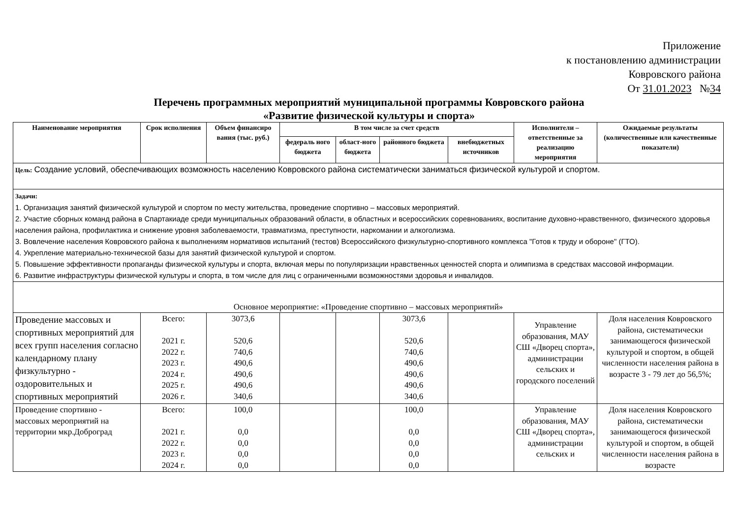Приложение
к постановлению администрации
Ковровского района
От 31.01.2023 №34
Перечень программных мероприятий муниципальной программы Ковровского района
«Развитие физической культуры и спорта»
| Наименование мероприятия | Срок исполнения | Объем финансиро вания (тыс. руб.) | В том числе за счет средств | | | | Исполнители – ответственные за реализацию мероприятия | Ожидаемые результаты (количественные или качественные показатели) |
| --- | --- | --- | --- | --- | --- | --- | --- | --- |
| | | | федераль ного бюджета | област-ного бюджета | районного бюджета | внебюджетных источников | | |
| Цель: Создание условий, обеспечивающих возможность населению Ковровского района систематически заниматься физической культурой и спортом. | | | | | | | | |
| Задачи: 1. Организация занятий физической культурой и спортом по месту жительства, проведение спортивно – массовых мероприятий. 2. Участие сборных команд района в Спартакиаде среди муниципальных образований области, в областных и всероссийских соревнованиях, воспитание духовно-нравственного, физического здоровья населения района, профилактика и снижение уровня заболеваемости, травматизма, преступности, наркомании и алкоголизма. 3. Вовлечение населения Ковровского района к выполнениям нормативов испытаний (тестов) Всероссийского физкультурно-спортивного комплекса "Готов к труду и обороне" (ГТО). 4. Укрепление материально-технической базы для занятий физической культурой и спортом. 5. Повышение эффективности пропаганды физической культуры и спорта, включая меры по популяризации нравственных ценностей спорта и олимпизма в средствах массовой информации. 6. Развитие инфраструктуры физической культуры и спорта, в том числе для лиц с ограниченными возможностями здоровья и инвалидов. | | | | | | | | |
| Основное мероприятие: «Проведение спортивно – массовых мероприятий» | | | | | | | | |
| Проведение массовых и спортивных мероприятий для всех групп населения согласно календарному плану физкультурно - оздоровительных и спортивных мероприятий | Всего: 2021 г. 2022 г. 2023 г. 2024 г. 2025 г. 2026 г. | 3073,6 520,6 740,6 490,6 490,6 490,6 340,6 | | | 3073,6 520,6 740,6 490,6 490,6 490,6 340,6 | | Управление образования, МАУ СШ «Дворец спорта», администрации сельских и городского поселений | Доля населения Ковровского района, систематически занимающегося физической культурой и спортом, в общей численности населения района в возрасте 3 - 79 лет до 56,5%; |
| Проведение спортивно - массовых мероприятий на территории мкр.Доброград | Всего: 2021 г. 2022 г. 2023 г. 2024 г. | 100,0 0,0 0,0 0,0 0,0 | | | 100,0 0,0 0,0 0,0 0,0 | | Управление образования, МАУ СШ «Дворец спорта», администрации сельских и | Доля населения Ковровского района, систематически занимающегося физической культурой и спортом, в общей численности населения района в возрасте |